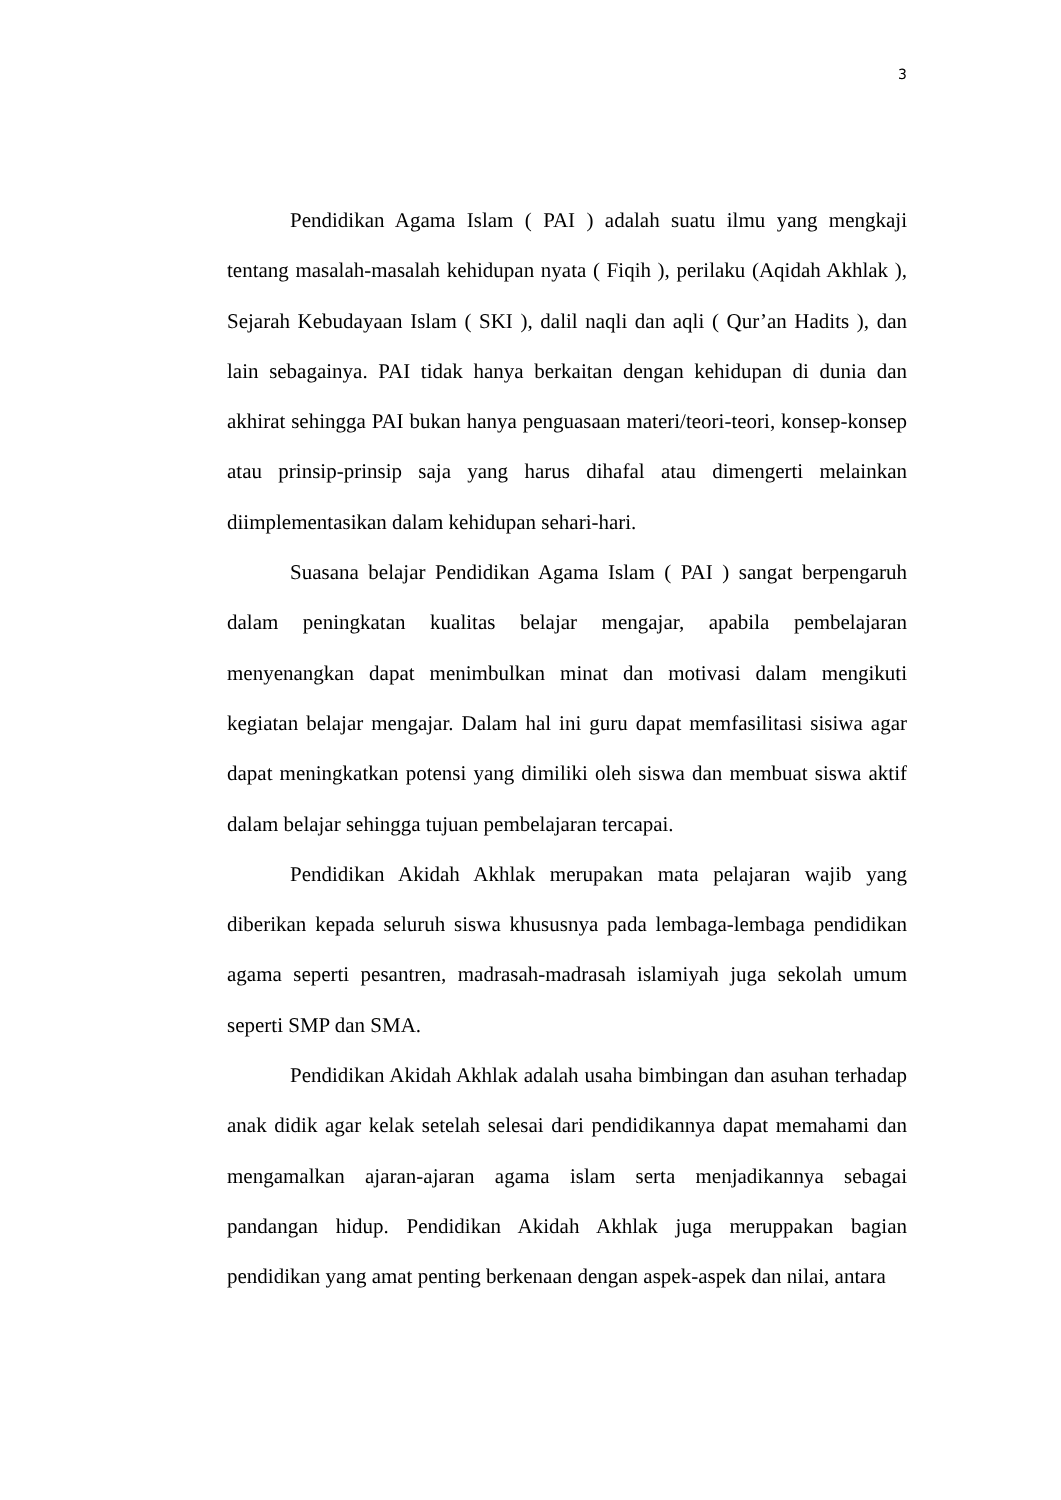3
Pendidikan Agama Islam ( PAI ) adalah suatu ilmu yang mengkaji tentang masalah-masalah kehidupan nyata ( Fiqih ), perilaku (Aqidah Akhlak ), Sejarah Kebudayaan Islam ( SKI ), dalil naqli dan aqli ( Qur’an Hadits ), dan lain sebagainya. PAI tidak hanya berkaitan dengan kehidupan di dunia dan akhirat sehingga PAI bukan hanya penguasaan materi/teori-teori, konsep-konsep atau prinsip-prinsip saja yang harus dihafal atau dimengerti melainkan diimplementasikan dalam kehidupan sehari-hari.
Suasana belajar Pendidikan Agama Islam ( PAI ) sangat berpengaruh dalam peningkatan kualitas belajar mengajar, apabila pembelajaran menyenangkan dapat menimbulkan minat dan motivasi dalam mengikuti kegiatan belajar mengajar. Dalam hal ini guru dapat memfasilitasi sisiwa agar dapat meningkatkan potensi yang dimiliki oleh siswa dan membuat siswa aktif dalam belajar sehingga tujuan pembelajaran tercapai.
Pendidikan Akidah Akhlak merupakan mata pelajaran wajib yang diberikan kepada seluruh siswa khususnya pada lembaga-lembaga pendidikan agama seperti pesantren, madrasah-madrasah islamiyah juga sekolah umum seperti SMP dan SMA.
Pendidikan Akidah Akhlak adalah usaha bimbingan dan asuhan terhadap anak didik agar kelak setelah selesai dari pendidikannya dapat memahami dan mengamalkan ajaran-ajaran agama islam serta menjadikannya sebagai pandangan hidup. Pendidikan Akidah Akhlak juga meruppakan bagian pendidikan yang amat penting berkenaan dengan aspek-aspek dan nilai, antara